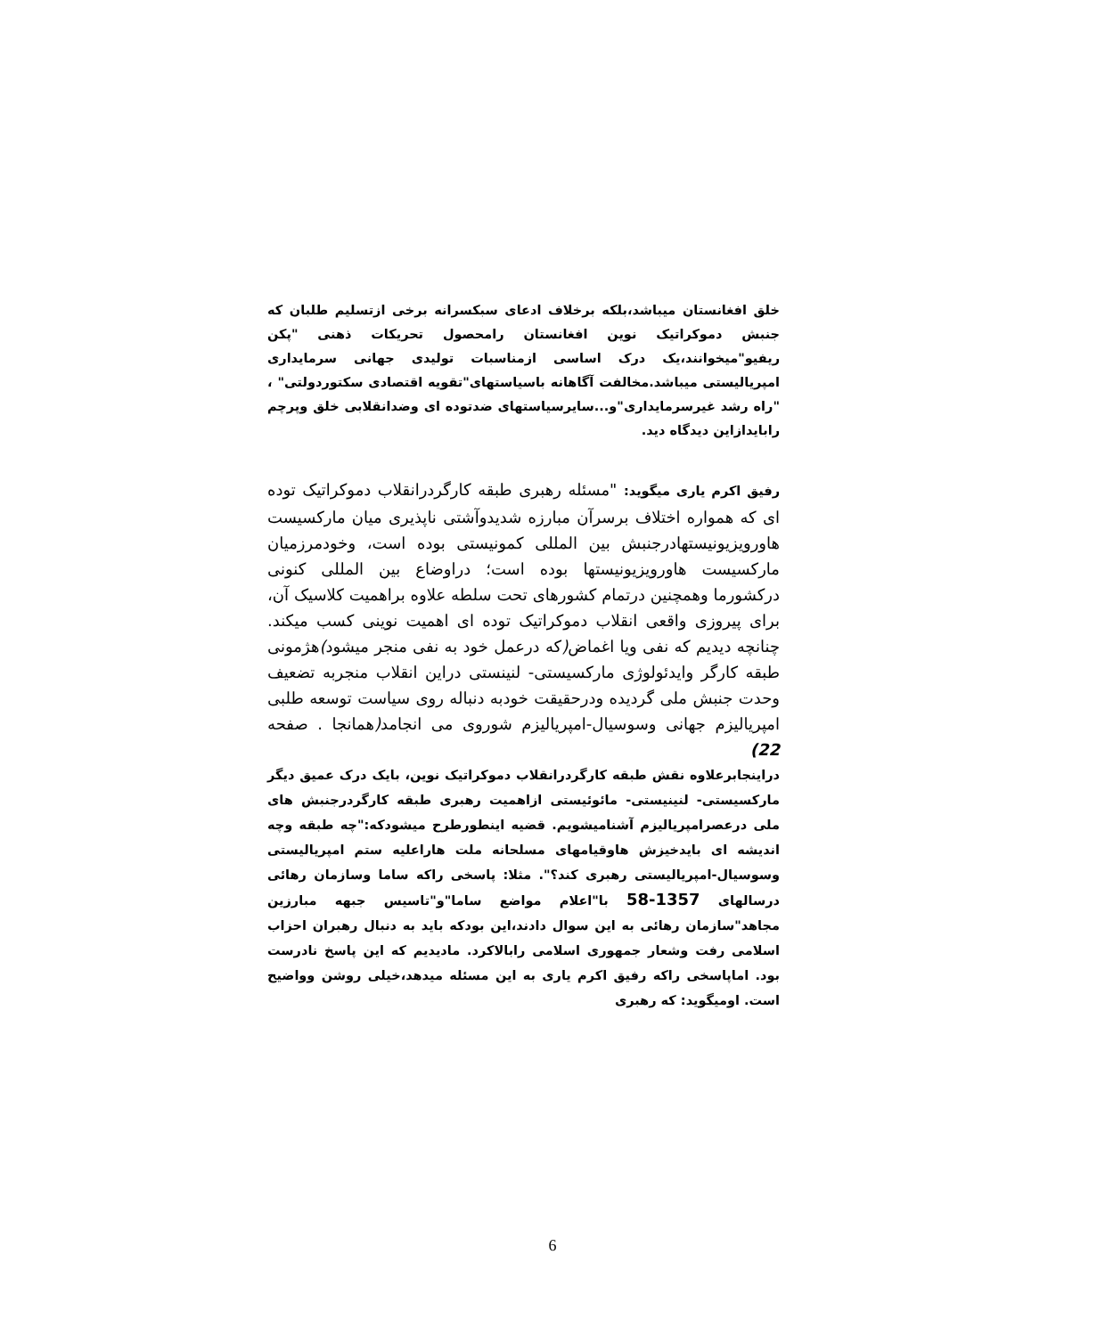خلق افغانستان میباشد،بلکه برخلاف ادعای سبکسرانه برخی ازتسلیم طلبان که جنبش دموکراتیک نوین افغانستان رامحصول تحریکات ذهنی "پکن ریفیو"میخوانند،یک درک اساسی ازمناسبات تولیدی جهانی سرمایداری امپریالیستی میباشد.مخالفت آگاهانه باسیاستهای"تقویه اقتصادی سکتوردولتی" ، "راه رشد غیرسرمایداری"و...سایرسیاستهای ضدتوده ای وضدانقلابی خلق وپرچم رابایدازاین دیدگاه دید.
رفیق اکرم یاری میگوید: "مسئله رهبری طبقه کارگردرانقلاب دموکراتیک توده ای که همواره اختلاف برسرآن مبارزه شدیدوآشتی ناپذیری میان مارکسیست هاورویزیونیستهادرجنبش بین المللی کمونیستی بوده است، وخودمرزمیان مارکسیست هاورویزیونیستها بوده است؛ دراوضاع بین المللی کنونی درکشورما وهمچنین درتمام کشورهای تحت سلطه علاوه براهمیت کلاسیک آن، برای پیروزی واقعی انقلاب دموکراتیک توده ای اهمیت نوینی کسب میکند. چنانچه دیدیم که نفی ویا اغماض(که درعمل خود به نفی منجر میشود) هژمونی طبقه کارگر وایدئولوژی مارکسیستی- لنینستی دراین انقلاب منجربه تضعیف وحدت جنبش ملی گردیده ودرحقیقت خودبه دنباله روی سیاست توسعه طلبی امپریالیزم جهانی وسوسیال-امپریالیزم شوروی می انجامد(همانجا . صفحه 22)
دراینجابرعلاوه نقش طبقه کارگردرانقلاب دموکراتیک نوین، بایک درک عمیق دیگر مارکسیستی- لنینیستی- مائوئیستی ازاهمیت رهبری طبقه کارگردرجنبش های ملی درعصرامپریالیزم آشنامیشویم. قضیه اینطورطرح میشودکه:"چه طبقه وچه اندیشه ای بایدخیزش هاوقیامهای مسلحانه ملت هاراعلیه ستم امپریالیستی وسوسیال-امپریالیستی رهبری کند؟". مثلا: پاسخی راکه ساما وسازمان رهائی درسالهای 1357-58 با"اعلام مواضع ساما"و"تاسیس جبهه مبارزین مجاهد"سازمان رهائی به این سوال دادند،این بودکه باید به دنبال رهبران احزاب اسلامی رفت وشعار جمهوری اسلامی رابالاکرد. مادیدیم که این پاسخ نادرست بود. اماپاسخی راکه رفیق اکرم یاری به این مسئله میدهد،خیلی روشن وواضیح است. اومیگوید: که رهبری
6